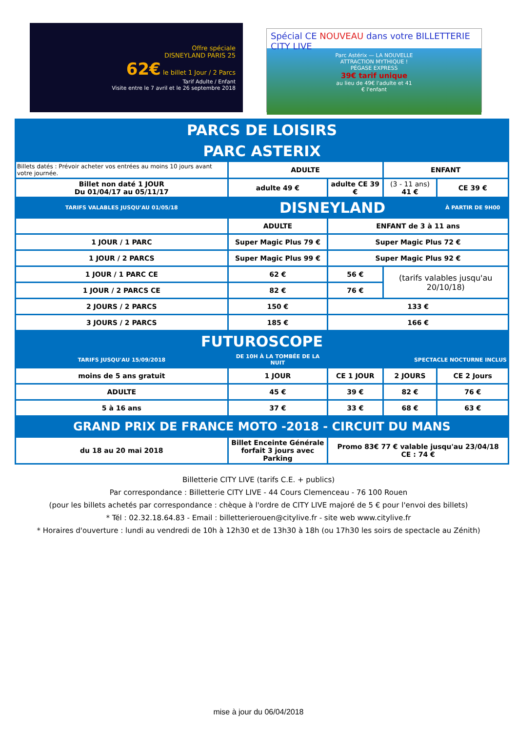Offre spéciale
DISNEYLAND PARIS 25
62€ le billet 1 Jour / 2 Parcs
Tarif Adulte / Enfant
Visite entre le 7 avril et le 26 septembre 2018
Spécial CE NOUVEAU dans votre BILLETTERIE CITY LIVE
Parc Astérix — LA NOUVELLE ATTRACTION MYTHIQUE ! PÉGASE EXPRESS
39€ tarif unique
au lieu de 49€ l'adulte et 41 € l'enfant
| PARCS DE LOISIRS | | | | | |
| PARC ASTERIX | | | | | |
| Billets datés : Prévoir acheter vos entrées au moins 10 jours avant votre journée. | ADULTE | | ENFANT | | |
| Billet non daté 1 JOUR Du 01/04/17 au 05/11/17 | adulte 49 € | adulte CE 39 € | (3 - 11 ans) 41 € | | CE 39 € |
| TARIFS VALABLES JUSQU'AU 01/05/18 | DISNEYLAND | | | À PARTIR DE 9H00 | |
| | ADULTE | ENFANT de 3 à 11 ans | | | |
| 1 JOUR / 1 PARC | Super Magic Plus 79 € | Super Magic Plus 72 € | | | |
| 1 JOUR / 2 PARCS | Super Magic Plus 99 € | Super Magic Plus 92 € | | | |
| 1 JOUR / 1 PARC CE | 62 € | 56 € | (tarifs valables jusqu'au 20/10/18) | | |
| 1 JOUR / 2 PARCS CE | 82 € | 76 € | | | |
| 2 JOURS / 2 PARCS | 150 € | 133 € | | | |
| 3 JOURS / 2 PARCS | 185 € | 166 € | | | |
| FUTUROSCOPE | | | | | |
| TARIFS JUSQU'AU 15/09/2018 | DE 10H À LA TOMBÉE DE LA NUIT | SPECTACLE NOCTURNE INCLUS | | | |
| moins de 5 ans gratuit | 1 JOUR | CE 1 JOUR | 2 JOURS | CE 2 Jours | |
| ADULTE | 45 € | 39 € | 82 € | 76 € | |
| 5 à 16 ans | 37 € | 33 € | 68 € | 63 € | |
| GRAND PRIX DE FRANCE MOTO -2018 - CIRCUIT DU MANS | | | | | |
| du 18 au 20 mai 2018 | Billet Enceinte Générale forfait 3 jours avec Parking | Promo 83€ 77 € valable jusqu'au 23/04/18 CE : 74 € | | | |
Billetterie CITY LIVE (tarifs C.E. + publics)
Par correspondance : Billetterie CITY LIVE - 44 Cours Clemenceau - 76 100 Rouen
(pour les billets achetés par correspondance : chèque à l'ordre de CITY LIVE majoré de 5 € pour l'envoi des billets)
* Tél : 02.32.18.64.83 - Email : billetterierouen@citylive.fr - site web www.citylive.fr
* Horaires d'ouverture : lundi au vendredi de 10h à 12h30 et de 13h30 à 18h (ou 17h30 les soirs de spectacle au Zénith)
mise à jour du 06/04/2018